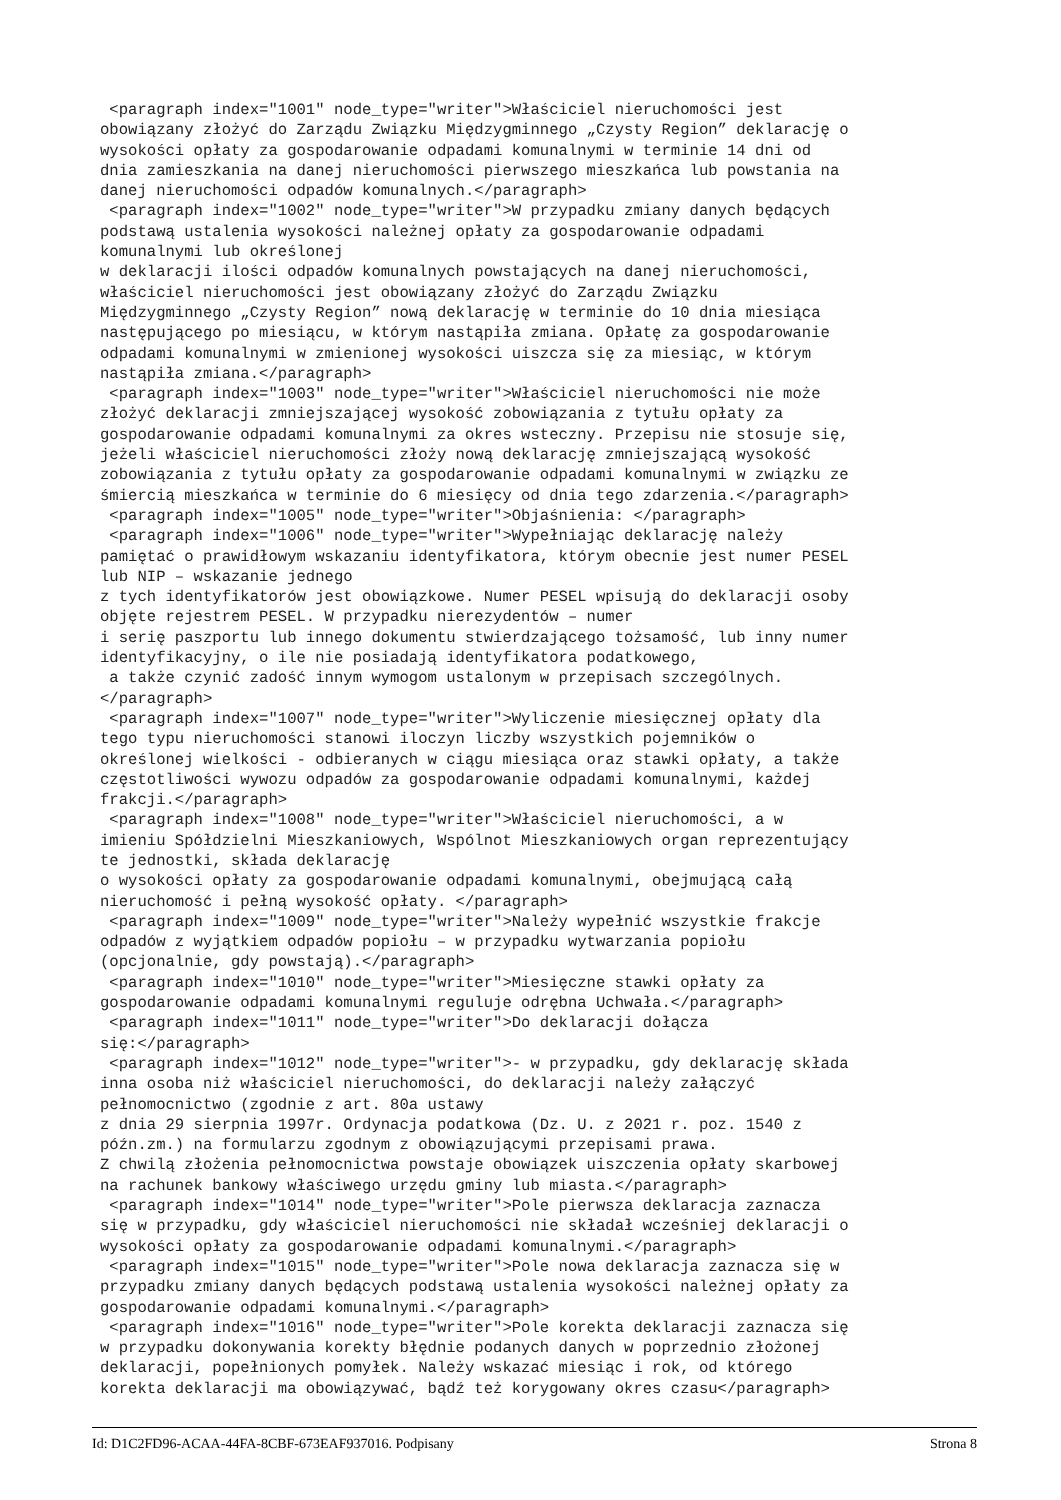<paragraph index="1001" node_type="writer">Właściciel nieruchomości jest
obowiązany złożyć do Zarządu Związku Międzygminnego „Czysty Region” deklarację o
wysokości opłaty za gospodarowanie odpadami komunalnymi w terminie 14 dni od
dnia zamieszkania na danej nieruchomości pierwszego mieszkańca lub powstania na
danej nieruchomości odpadów komunalnych.</paragraph>
 <paragraph index="1002" node_type="writer">W przypadku zmiany danych będących
podstawą ustalenia wysokości należnej opłaty za gospodarowanie odpadami
komunalnymi lub określonej
w deklaracji ilości odpadów komunalnych powstających na danej nieruchomości,
właściciel nieruchomości jest obowiązany złożyć do Zarządu Związku
Międzygminnego „Czysty Region” nową deklarację w terminie do 10 dnia miesiąca
następującego po miesiącu, w którym nastąpiła zmiana. Opłatę za gospodarowanie
odpadami komunalnymi w zmienionej wysokości uiszcza się za miesiąc, w którym
nastąpiła zmiana.</paragraph>
 <paragraph index="1003" node_type="writer">Właściciel nieruchomości nie może
złożyć deklaracji zmniejszającej wysokość zobowiązania z tytułu opłaty za
gospodarowanie odpadami komunalnymi za okres wsteczny. Przepisu nie stosuje się,
jeżeli właściciel nieruchomości złoży nową deklarację zmniejszającą wysokość
zobowiązania z tytułu opłaty za gospodarowanie odpadami komunalnymi w związku ze
śmiercią mieszkańca w terminie do 6 miesięcy od dnia tego zdarzenia.</paragraph>
 <paragraph index="1005" node_type="writer">Objaśnienia: </paragraph>
 <paragraph index="1006" node_type="writer">Wypełniając deklarację należy
pamiętać o prawidłowym wskazaniu identyfikatora, którym obecnie jest numer PESEL
lub NIP – wskazanie jednego
z tych identyfikatorów jest obowiązkowe. Numer PESEL wpisują do deklaracji osoby
objęte rejestrem PESEL. W przypadku nierezydentów – numer
i serię paszportu lub innego dokumentu stwierdzającego tożsamość, lub inny numer
identyfikacyjny, o ile nie posiadają identyfikatora podatkowego,
 a także czynić zadość innym wymogom ustalonym w przepisach szczególnych.
</paragraph>
 <paragraph index="1007" node_type="writer">Wyliczenie miesięcznej opłaty dla
tego typu nieruchomości stanowi iloczyn liczby wszystkich pojemników o
określonej wielkości - odbieranych w ciągu miesiąca oraz stawki opłaty, a także
częstotliwości wywozu odpadów za gospodarowanie odpadami komunalnymi, każdej
frakcji.</paragraph>
 <paragraph index="1008" node_type="writer">Właściciel nieruchomości, a w
imieniu Spółdzielni Mieszkaniowych, Wspólnot Mieszkaniowych organ reprezentujący
te jednostki, składa deklarację
o wysokości opłaty za gospodarowanie odpadami komunalnymi, obejmującą całą
nieruchomość i pełną wysokość opłaty. </paragraph>
 <paragraph index="1009" node_type="writer">Należy wypełnić wszystkie frakcje
odpadów z wyjątkiem odpadów popiołu – w przypadku wytwarzania popiołu
(opcjonalnie, gdy powstają).</paragraph>
 <paragraph index="1010" node_type="writer">Miesięczne stawki opłaty za
gospodarowanie odpadami komunalnymi reguluje odrębna Uchwała.</paragraph>
 <paragraph index="1011" node_type="writer">Do deklaracji dołącza
się:</paragraph>
 <paragraph index="1012" node_type="writer">- w przypadku, gdy deklarację składa
inna osoba niż właściciel nieruchomości, do deklaracji należy załączyć
pełnomocnictwo (zgodnie z art. 80a ustawy
z dnia 29 sierpnia 1997r. Ordynacja podatkowa (Dz. U. z 2021 r. poz. 1540 z
późn.zm.) na formularzu zgodnym z obowiązującymi przepisami prawa.
Z chwilą złożenia pełnomocnictwa powstaje obowiązek uiszczenia opłaty skarbowej
na rachunek bankowy właściwego urzędu gminy lub miasta.</paragraph>
 <paragraph index="1014" node_type="writer">Pole pierwsza deklaracja zaznacza
się w przypadku, gdy właściciel nieruchomości nie składał wcześniej deklaracji o
wysokości opłaty za gospodarowanie odpadami komunalnymi.</paragraph>
 <paragraph index="1015" node_type="writer">Pole nowa deklaracja zaznacza się w
przypadku zmiany danych będących podstawą ustalenia wysokości należnej opłaty za
gospodarowanie odpadami komunalnymi.</paragraph>
 <paragraph index="1016" node_type="writer">Pole korekta deklaracji zaznacza się
w przypadku dokonywania korekty błędnie podanych danych w poprzednio złożonej
deklaracji, popełnionych pomyłek. Należy wskazać miesiąc i rok, od którego
korekta deklaracji ma obowiązywać, bądź też korygowany okres czasu</paragraph>
Id: D1C2FD96-ACAA-44FA-8CBF-673EAF937016. Podpisany Strona 8